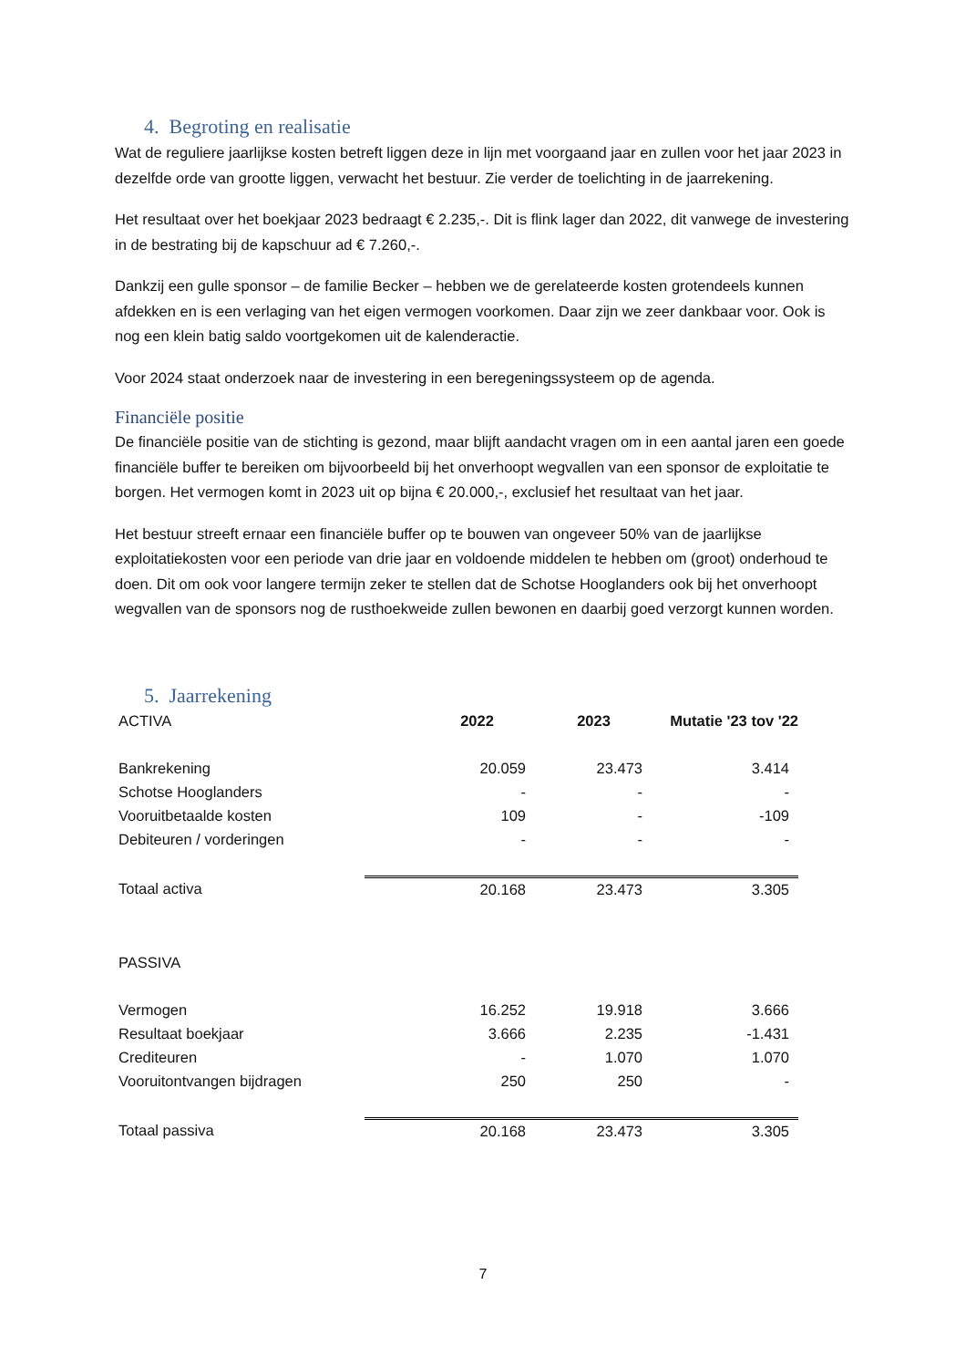4. Begroting en realisatie
Wat de reguliere jaarlijkse kosten betreft liggen deze in lijn met voorgaand jaar en zullen voor het jaar 2023 in dezelfde orde van grootte liggen, verwacht het bestuur. Zie verder de toelichting in de jaarrekening.
Het resultaat over het boekjaar 2023 bedraagt € 2.235,-. Dit is flink lager dan 2022, dit vanwege de investering in de bestrating bij de kapschuur ad € 7.260,-.
Dankzij een gulle sponsor – de familie Becker – hebben we de gerelateerde kosten grotendeels kunnen afdekken en is een verlaging van het eigen vermogen voorkomen. Daar zijn we zeer dankbaar voor. Ook is nog een klein batig saldo voortgekomen uit de kalenderactie.
Voor 2024 staat onderzoek naar de investering in een beregeningssysteem op de agenda.
Financiële positie
De financiële positie van de stichting is gezond, maar blijft aandacht vragen om in een aantal jaren een goede financiële buffer te bereiken om bijvoorbeeld bij het onverhoopt wegvallen van een sponsor de exploitatie te borgen. Het vermogen komt in 2023 uit op bijna € 20.000,-, exclusief het resultaat van het jaar.
Het bestuur streeft ernaar een financiële buffer op te bouwen van ongeveer 50% van de jaarlijkse exploitatiekosten voor een periode van drie jaar en voldoende middelen te hebben om (groot) onderhoud te doen. Dit om ook voor langere termijn zeker te stellen dat de Schotse Hooglanders ook bij het onverhoopt wegvallen van de sponsors nog de rusthoekweide zullen bewonen en daarbij goed verzorgt kunnen worden.
5. Jaarrekening
| ACTIVA | 2022 | 2023 | Mutatie '23 tov '22 |
| Bankrekening | 20.059 | 23.473 | 3.414 |
| Schotse Hooglanders | - | - | - |
| Vooruitbetaalde kosten | 109 | - | -109 |
| Debiteuren / vorderingen | - | - | - |
| Totaal activa | 20.168 | 23.473 | 3.305 |
| PASSIVA | | | |
| Vermogen | 16.252 | 19.918 | 3.666 |
| Resultaat boekjaar | 3.666 | 2.235 | -1.431 |
| Crediteuren | - | 1.070 | 1.070 |
| Vooruitontvangen bijdragen | 250 | 250 | - |
| Totaal passiva | 20.168 | 23.473 | 3.305 |
7